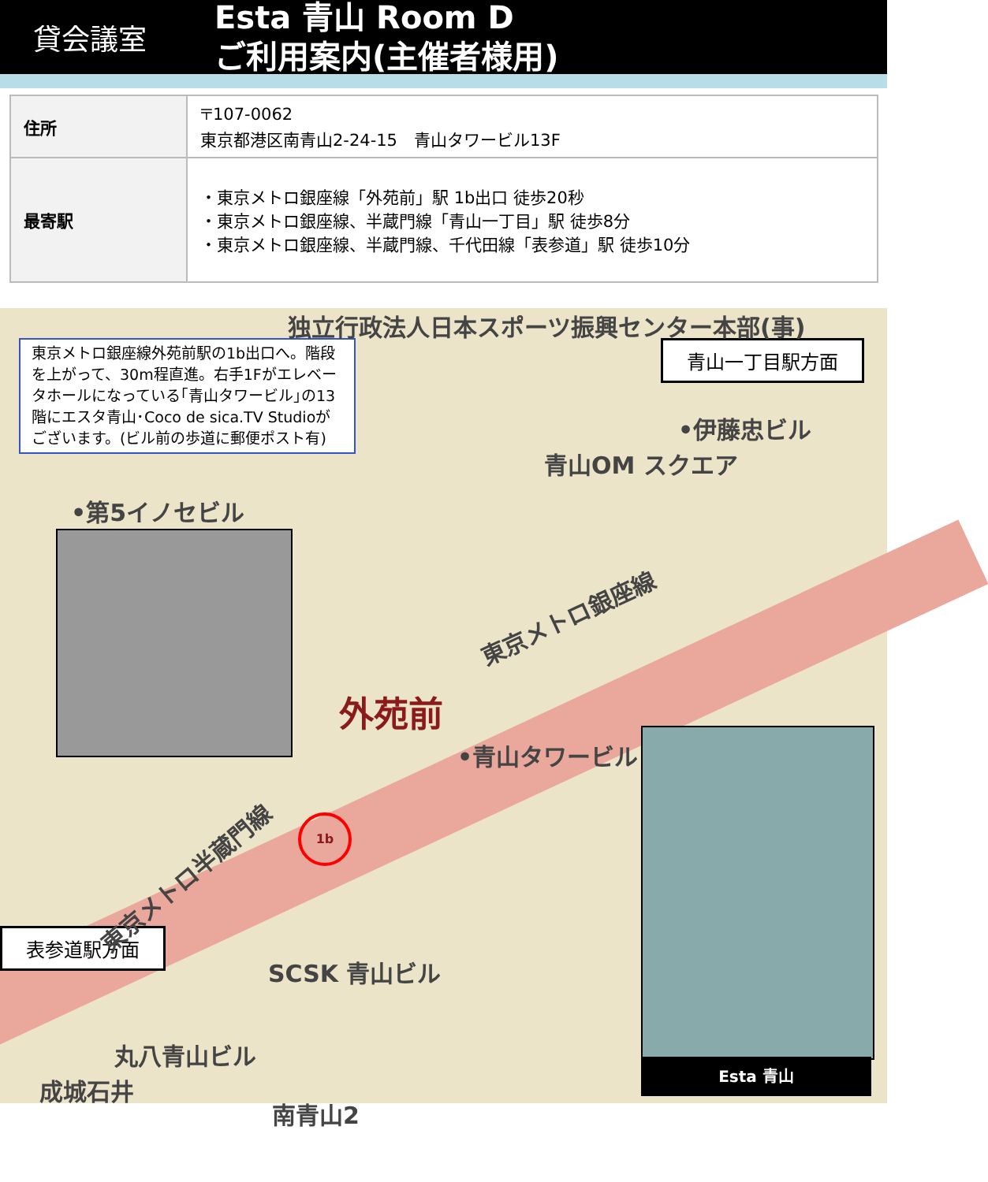貸会議室
Esta 青山 Room D
ご利用案内(主催者様用)
| 住所 | 〒107-0062 東京都港区南青山2-24-15 青山タワービル13F |
| 最寄駅 | ・東京メトロ銀座線「外苑前」駅 1b出口 徒歩20秒 ・東京メトロ銀座線、半蔵門線「青山一丁目」駅 徒歩8分 ・東京メトロ銀座線、半蔵門線、千代田線「表参道」駅 徒歩10分 |
東京メトロ銀座線外苑前駅の1b出口へ。階段を上がって、30m程直進。右手1Fがエレベータホールになっている｢青山タワービル｣の13階にエスタ青山･Coco de sica.TV Studioがございます。(ビル前の歩道に郵便ポスト有)
青山一丁目駅方面
表参道駅方面
Esta 青山
独立行政法人日本スポーツ振興センター本部(事)
•伊藤忠ビル
青山OM スクエア
•第5イノセビル
外苑前
•青山タワービル
東京メトロ銀座線
東京メトロ半蔵門線
SCSK 青山ビル
丸八青山ビル
成城石井
南青山2
1b